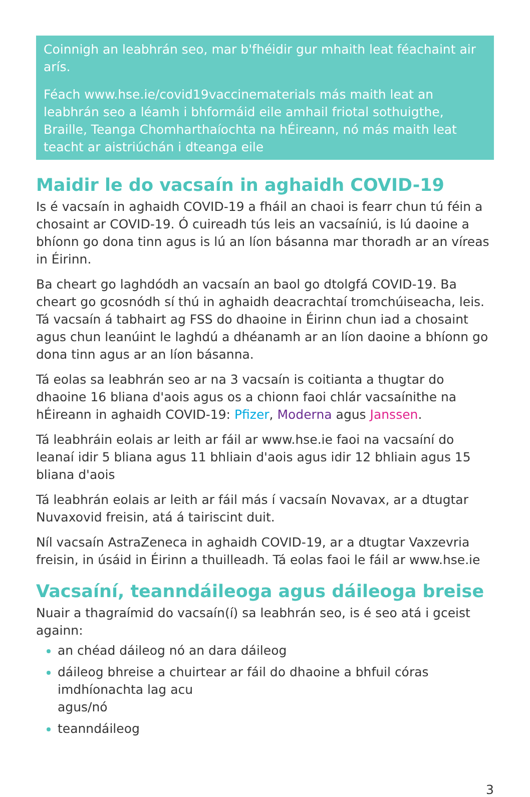Coinnigh an leabhrán seo, mar b'fhéidir gur mhaith leat féachaint air arís.
Féach www.hse.ie/covid19vaccinematerials más maith leat an leabhrán seo a léamh i bhformáid eile amhail friotal sothuigthe, Braille, Teanga Chomharthaíochta na hÉireann, nó más maith leat teacht ar aistriúchán i dteanga eile
Maidir le do vacsaín in aghaidh COVID-19
Is é vacsaín in aghaidh COVID-19 a fháil an chaoi is fearr chun tú féin a chosaint ar COVID-19. Ó cuireadh tús leis an vacsaíniú, is lú daoine a bhíonn go dona tinn agus is lú an líon básanna mar thoradh ar an víreas in Éirinn.
Ba cheart go laghdódh an vacsaín an baol go dtolgfá COVID-19. Ba cheart go gcosnódh sí thú in aghaidh deacrachtaí tromchúiseacha, leis. Tá vacsaín á tabhairt ag FSS do dhaoine in Éirinn chun iad a chosaint agus chun leanúint le laghdú a dhéanamh ar an líon daoine a bhíonn go dona tinn agus ar an líon básanna.
Tá eolas sa leabhrán seo ar na 3 vacsaín is coitianta a thugtar do dhaoine 16 bliana d'aois agus os a chionn faoi chlár vacsaínithe na hÉireann in aghaidh COVID-19: Pfizer, Moderna agus Janssen.
Tá leabhráin eolais ar leith ar fáil ar www.hse.ie faoi na vacsaíní do leanaí idir 5 bliana agus 11 bhliain d'aois agus idir 12 bhliain agus 15 bliana d'aois
Tá leabhrán eolais ar leith ar fáil más í vacsaín Novavax, ar a dtugtar Nuvaxovid freisin, atá á tairiscint duit.
Níl vacsaín AstraZeneca in aghaidh COVID-19, ar a dtugtar Vaxzevria freisin, in úsáid in Éirinn a thuilleadh. Tá eolas faoi le fáil ar www.hse.ie
Vacsaíní, teanndáileoga agus dáileoga breise
Nuair a thagraímid do vacsaín(í) sa leabhrán seo, is é seo atá i gceist againn:
an chéad dáileog nó an dara dáileog
dáileog bhreise a chuirtear ar fáil do dhaoine a bhfuil córas imdhíonachta lag acu
agus/nó
teanndáileog
3